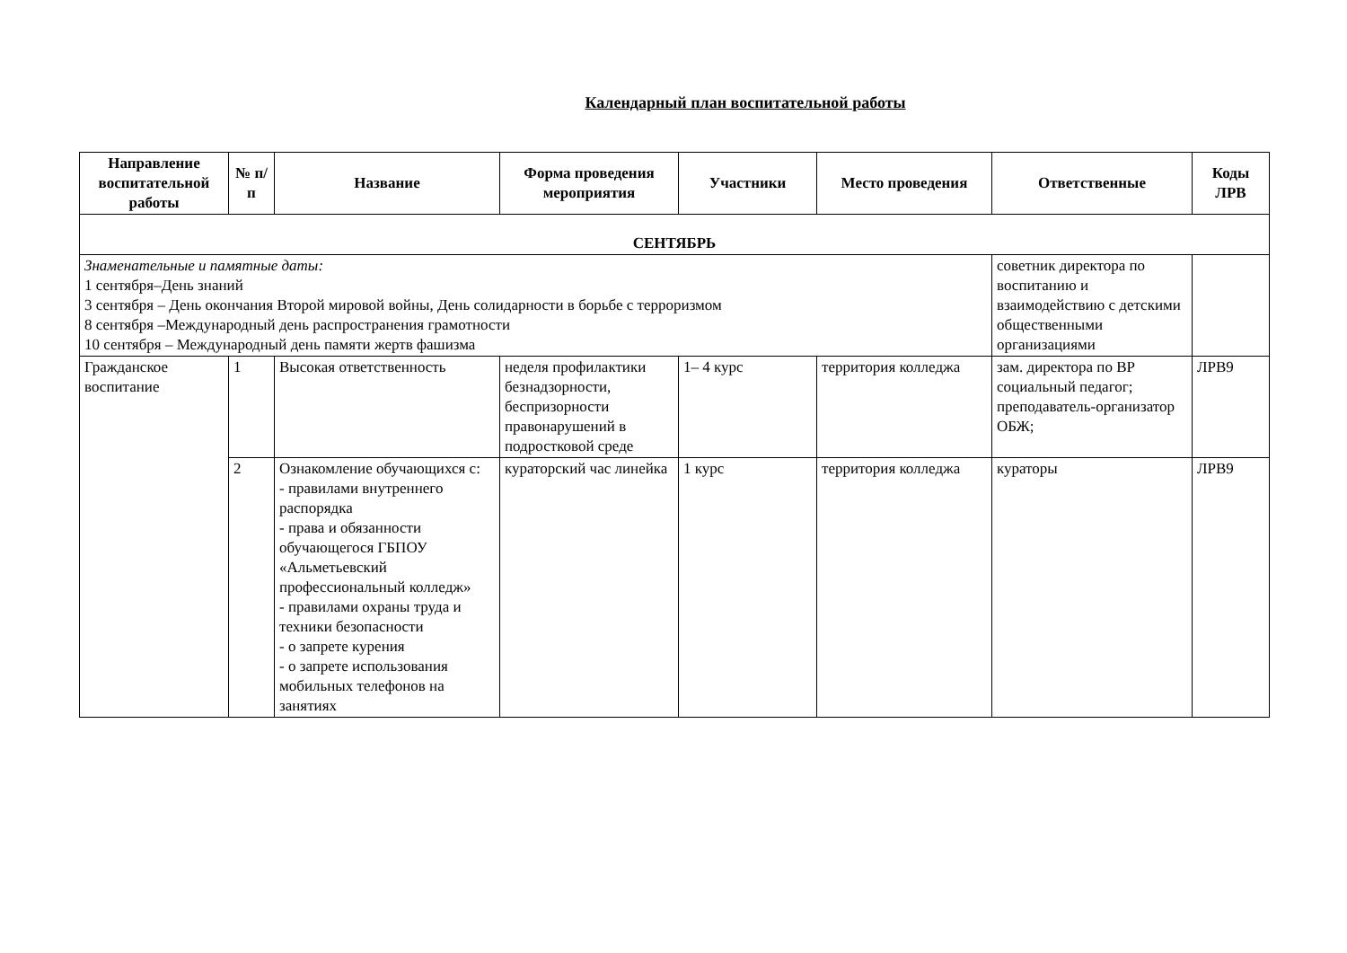Календарный план воспитательной работы
| Направление воспитательной работы | № п/п | Название | Форма проведения мероприятия | Участники | Место проведения | Ответственные | Коды ЛРВ |
| --- | --- | --- | --- | --- | --- | --- | --- |
| СЕНТЯБРЬ | | | | | | | |
| Знаменательные и памятные даты: 1 сентября–День знаний 3 сентября – День окончания Второй мировой войны, День солидарности в борьбе с терроризмом 8 сентября –Международный день распространения грамотности 10 сентября – Международный день памяти жертв фашизма | | | | | | советник директора по воспитанию и взаимодействию с детскими общественными организациями | |
| Гражданское воспитание | 1 | Высокая ответственность | неделя профилактики безнадзорности, беспризорности правонарушений в подростковой среде | 1– 4 курс | территория колледжа | зам. директора по ВР социальный педагог; преподаватель-организатор ОБЖ; | ЛРВ9 |
| | 2 | Ознакомление обучающихся с: - правилами внутреннего распорядка - права и обязанности обучающегося ГБПОУ «Альметьевский профессиональный колледж» - правилами охраны труда и техники безопасности - о запрете курения - о запрете использования мобильных телефонов на занятиях | кураторский час линейка | 1 курс | территория колледжа | кураторы | ЛРВ9 |